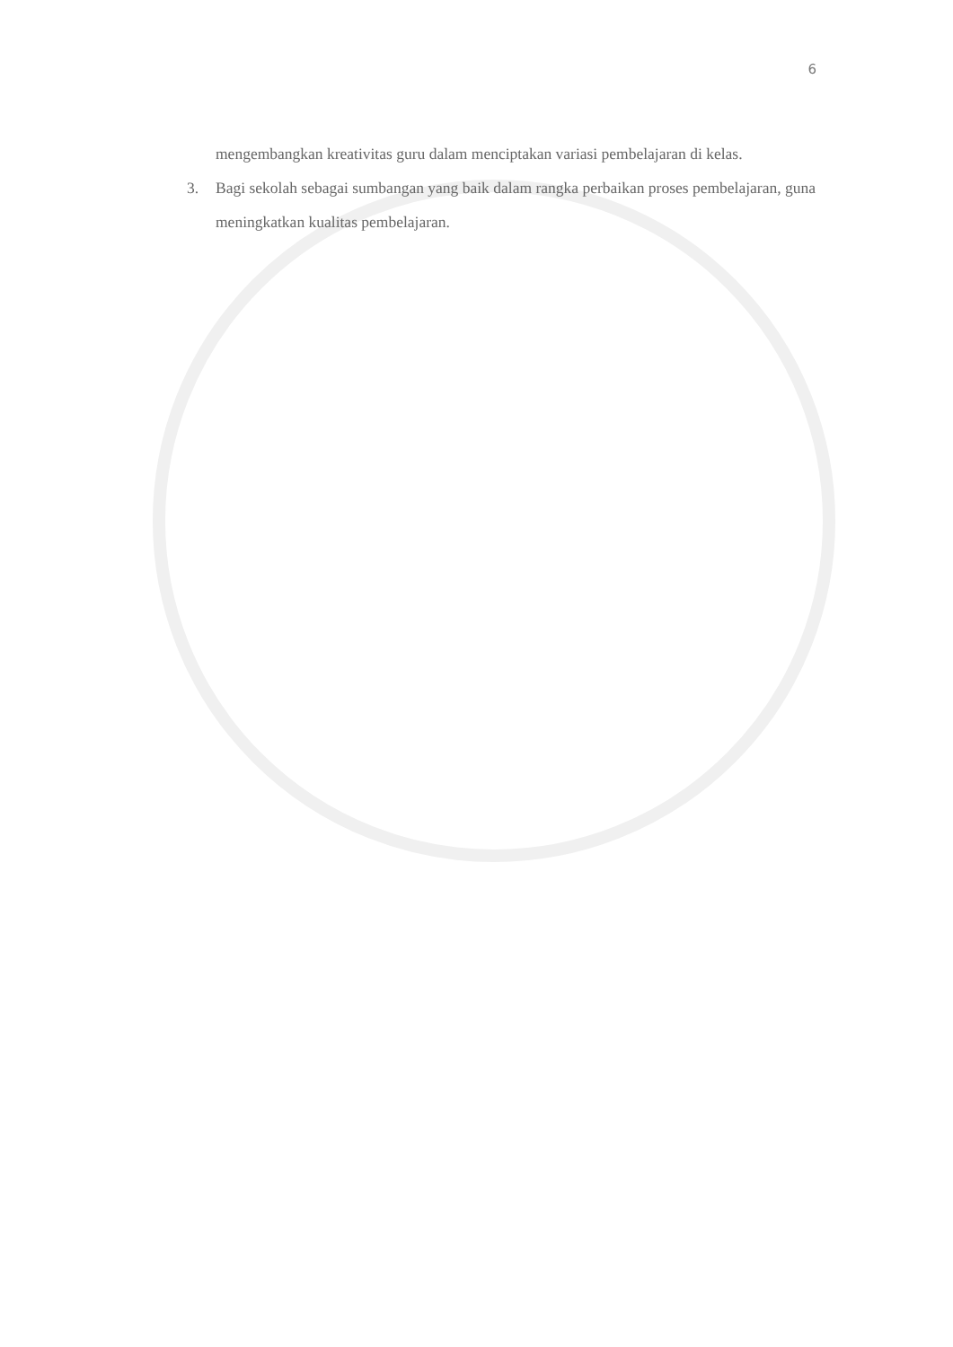6
mengembangkan kreativitas guru dalam menciptakan variasi pembelajaran di kelas.
3. Bagi sekolah sebagai sumbangan yang baik dalam rangka perbaikan proses pembelajaran, guna meningkatkan kualitas pembelajaran.